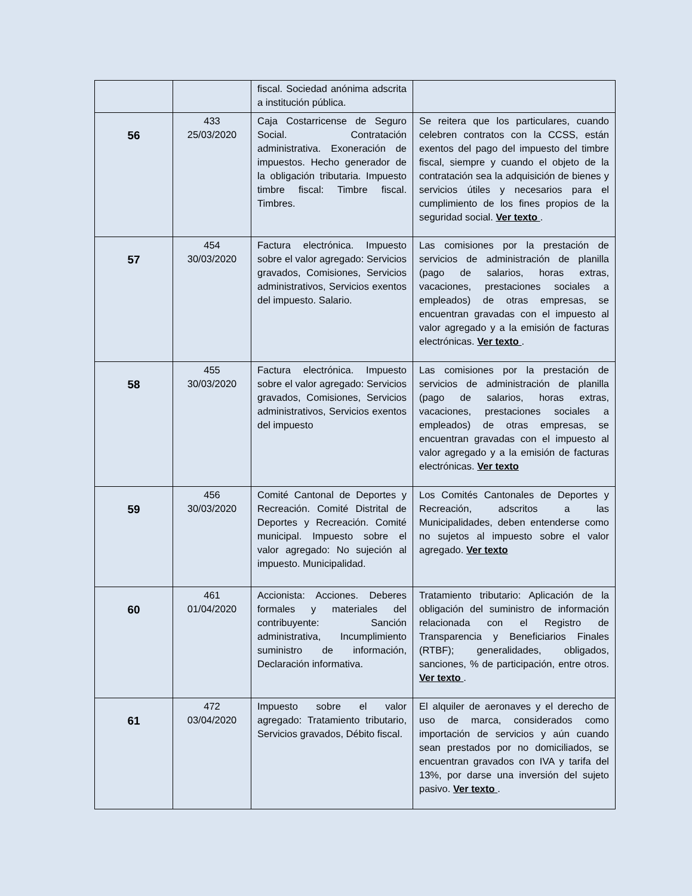| | | fiscal. Sociedad anónima adscrita a institución pública. | |
| 56 | 433 25/03/2020 | Caja Costarricense de Seguro Social. Contratación administrativa. Exoneración de impuestos. Hecho generador de la obligación tributaria. Impuesto timbre fiscal: Timbre fiscal. Timbres. | Se reitera que los particulares, cuando celebren contratos con la CCSS, están exentos del pago del impuesto del timbre fiscal, siempre y cuando el objeto de la contratación sea la adquisición de bienes y servicios útiles y necesarios para el cumplimiento de los fines propios de la seguridad social. Ver texto . |
| 57 | 454 30/03/2020 | Factura electrónica. Impuesto sobre el valor agregado: Servicios gravados, Comisiones, Servicios administrativos, Servicios exentos del impuesto. Salario. | Las comisiones por la prestación de servicios de administración de planilla (pago de salarios, horas extras, vacaciones, prestaciones sociales a empleados) de otras empresas, se encuentran gravadas con el impuesto al valor agregado y a la emisión de facturas electrónicas. Ver texto . |
| 58 | 455 30/03/2020 | Factura electrónica. Impuesto sobre el valor agregado: Servicios gravados, Comisiones, Servicios administrativos, Servicios exentos del impuesto | Las comisiones por la prestación de servicios de administración de planilla (pago de salarios, horas extras, vacaciones, prestaciones sociales a empleados) de otras empresas, se encuentran gravadas con el impuesto al valor agregado y a la emisión de facturas electrónicas. Ver texto |
| 59 | 456 30/03/2020 | Comité Cantonal de Deportes y Recreación. Comité Distrital de Deportes y Recreación. Comité municipal. Impuesto sobre el valor agregado: No sujeción al impuesto. Municipalidad. | Los Comités Cantonales de Deportes y Recreación, adscritos a las Municipalidades, deben entenderse como no sujetos al impuesto sobre el valor agregado. Ver texto |
| 60 | 461 01/04/2020 | Accionista: Acciones. Deberes formales y materiales del contribuyente: Sanción administrativa, Incumplimiento suministro de información, Declaración informativa. | Tratamiento tributario: Aplicación de la obligación del suministro de información relacionada con el Registro de Transparencia y Beneficiarios Finales (RTBF); generalidades, obligados, sanciones, % de participación, entre otros. Ver texto . |
| 61 | 472 03/04/2020 | Impuesto sobre el valor agregado: Tratamiento tributario, Servicios gravados, Débito fiscal. | El alquiler de aeronaves y el derecho de uso de marca, considerados como importación de servicios y aún cuando sean prestados por no domiciliados, se encuentran gravados con IVA y tarifa del 13%, por darse una inversión del sujeto pasivo. Ver texto . |